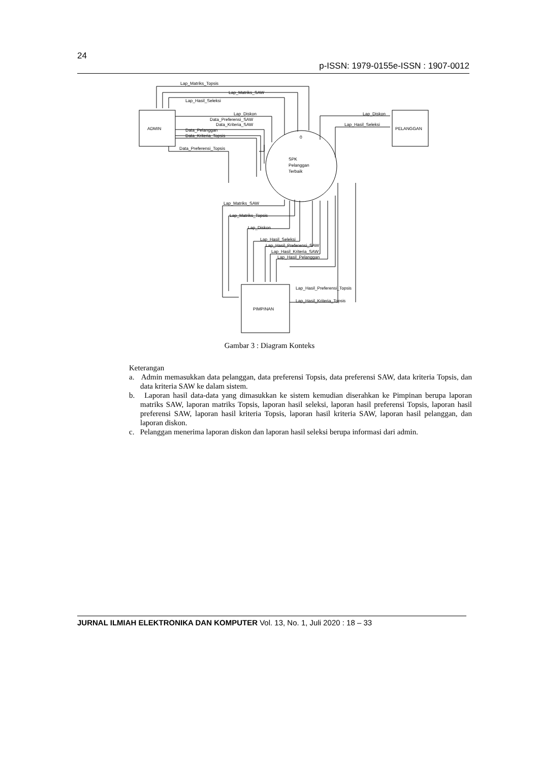24
p-ISSN: 1979-0155e-ISSN : 1907-0012
Lap_Matriks_Topsis
Lap_Matriks_SAW
Lap_Hasil_Seleksi
Lap_Diskon
Data_Preferensi_SAW
Data_Kriteria_SAW
Data_Pelanggan
Data_Kriteria_Topsis
Data_Preferensi_Topsis
ADMIN
0
SPK
Pelanggan
Terbaik
Lap_Diskon
Lap_Hasil_Seleksi
PELANGGAN
Lap_Matriks_SAW
Lap_Matriks_Topsis
Lap_Diskon
Lap_Hasil_Seleksi
Lap_Hasil_Preferensi_SAW
Lap_Hasil_Kriteria_SAW
Lap_Hasil_Pelanggan
Lap_Hasil_Preferensi_Topsis
Lap_Hasil_Kriteria_Topsis
PIMPINAN
Gambar 3 : Diagram Konteks
Keterangan
a. Admin memasukkan data pelanggan, data preferensi Topsis, data preferensi SAW, data kriteria Topsis, dan data kriteria SAW ke dalam sistem.
b. Laporan hasil data-data yang dimasukkan ke sistem kemudian diserahkan ke Pimpinan berupa laporan matriks SAW, laporan matriks Topsis, laporan hasil seleksi, laporan hasil preferensi Topsis, laporan hasil preferensi SAW, laporan hasil kriteria Topsis, laporan hasil kriteria SAW, laporan hasil pelanggan, dan laporan diskon.
c. Pelanggan menerima laporan diskon dan laporan hasil seleksi berupa informasi dari admin.
JURNAL ILMIAH ELEKTRONIKA DAN KOMPUTER Vol. 13, No. 1, Juli 2020 : 18 – 33